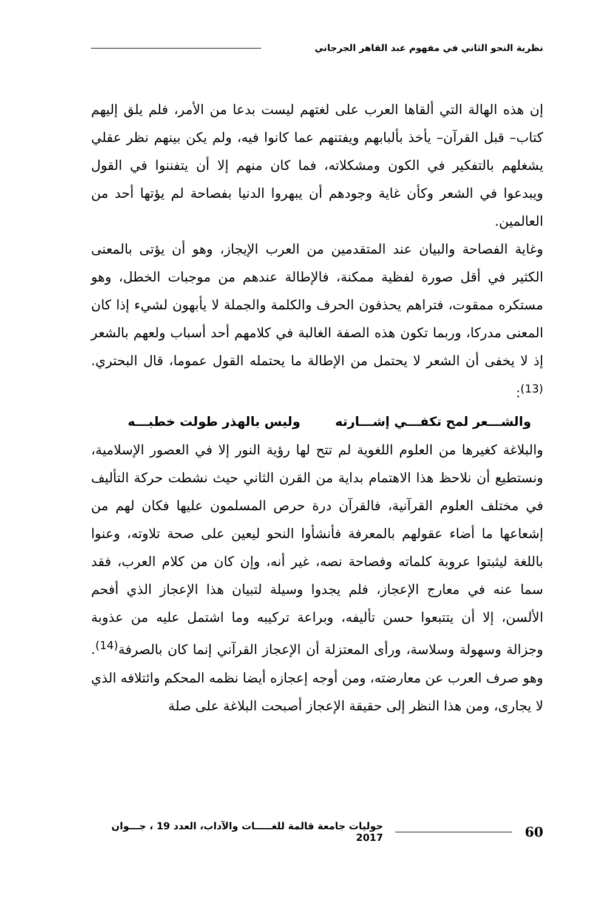نظرية النحو الثاني في مفهوم عبد القاهر الجرجاني
إن هذه الهالة التي ألقاها العرب على لغتهم ليست بدعا من الأمر، فلم يلق إليهم كتاب– قبل القرآن– يأخذ بألبابهم ويفتنهم عما كانوا فيه، ولم يكن بينهم نظر عقلي يشغلهم بالتفكير في الكون ومشكلاته، فما كان منهم إلا أن يتفننوا في القول ويبدعوا في الشعر وكأن غاية وجودهم أن يبهروا الدنيا بفصاحة لم يؤتها أحد من العالمين.
وغاية الفصاحة والبيان عند المتقدمين من العرب الإيجاز، وهو أن يؤتى بالمعنى الكثير في أقل صورة لفظية ممكنة، فالإطالة عندهم من موجبات الخطل، وهو مستكره ممقوت، فتراهم يحذفون الحرف والكلمة والجملة لا يأبهون لشيء إذا كان المعنى مدركا، وربما تكون هذه الصفة الغالبة في كلامهم أحد أسباب ولعهم بالشعر إذ لا يخفى أن الشعر لا يحتمل من الإطالة ما يحتمله القول عموما، قال البحتري.<sup>(13)</sup>:
والشـــعر لمح تكفـــي إشـــارته وليس بالهذر طولت خطبـــه
والبلاغة كغيرها من العلوم اللغوية لم تتح لها رؤية النور إلا في العصور الإسلامية، ونستطيع أن نلاحظ هذا الاهتمام بداية من القرن الثاني حيث نشطت حركة التأليف في مختلف العلوم القرآنية، فالقرآن درة حرص المسلمون عليها فكان لهم من إشعاعها ما أضاء عقولهم بالمعرفة فأنشأوا النحو ليعين على صحة تلاوته، وعنوا باللغة ليثبتوا عروبة كلماته وفصاحة نصه، غير أنه، وإن كان من كلام العرب، فقد سما عنه في معارج الإعجاز، فلم يجدوا وسيلة لتبيان هذا الإعجاز الذي أفحم الألسن، إلا أن يتتبعوا حسن تأليفه، وبراعة تركيبه وما اشتمل عليه من عذوبة وجزالة وسهولة وسلاسة، ورأى المعتزلة أن الإعجاز القرآني إنما كان بالصرفة<sup>(14)</sup>. وهو صرف العرب عن معارضته، ومن أوجه إعجازه أيضا نظمه المحكم وائتلافه الذي لا يجارى، ومن هذا النظر إلى حقيقة الإعجاز أصبحت البلاغة على صلة
60 حوليات جامعة قالمة للغـــــات والآداب، العدد 19 ، جـــوان 2017